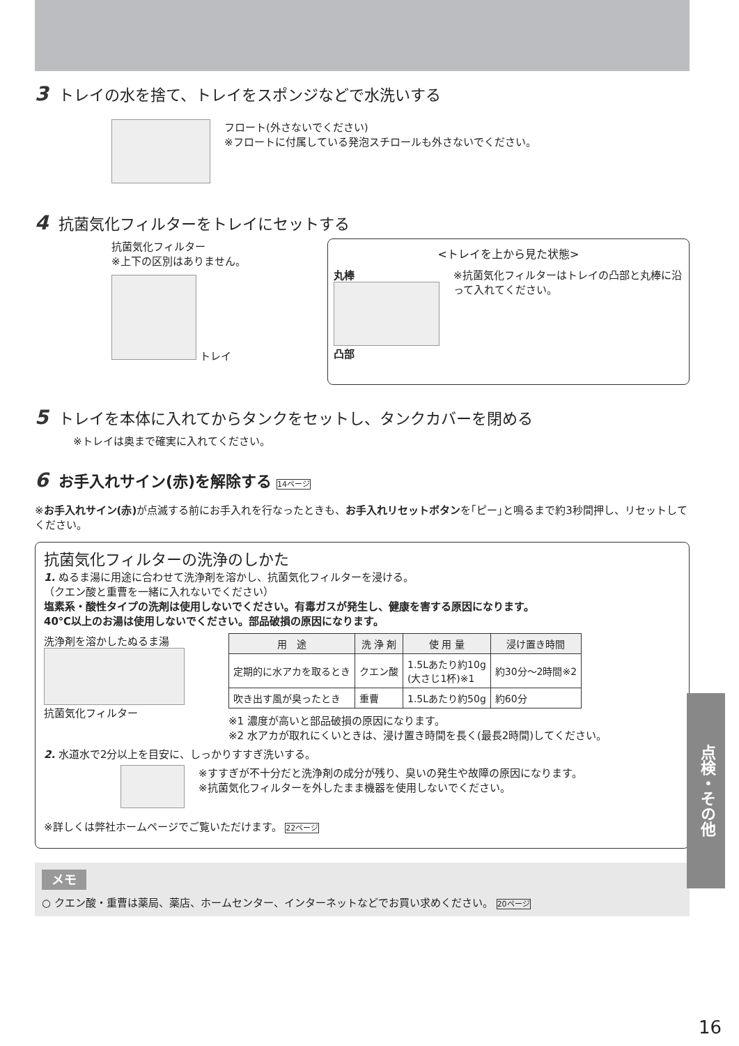3 トレイの水を捨て、トレイをスポンジなどで水洗いする
フロート(外さないでください)
※フロートに付属している発泡スチロールも外さないでください。
4 抗菌気化フィルターをトレイにセットする
抗菌気化フィルター
※上下の区別はありません。
トレイ
<トレイを上から見た状態>
丸棒
凸部
※抗菌気化フィルターはトレイの凸部と丸棒に沿って入れてください。
5 トレイを本体に入れてからタンクをセットし、タンクカバーを閉める
※トレイは奥まで確実に入れてください。
6 お手入れサイン(赤)を解除する 14ページ
※お手入れサイン(赤) が点滅する前にお手入れを行なったときも、お手入れリセットボタンを｢ピー｣と鳴るまで約3秒間押し、リセットしてください。
抗菌気化フィルターの洗浄のしかた
1. ぬるま湯に用途に合わせて洗浄剤を溶かし、抗菌気化フィルターを浸ける。
（クエン酸と重曹を一緒に入れないでください）
塩素系・酸性タイプの洗剤は使用しないでください。有毒ガスが発生し、健康を害する原因になります。
40℃以上のお湯は使用しないでください。部品破損の原因になります。
洗浄剤を溶かしたぬるま湯
抗菌気化フィルター
| 用 途 | 洗 浄 剤 | 使 用 量 | 浸け置き時間 |
| --- | --- | --- | --- |
| 定期的に水アカを取るとき | クエン酸 | 1.5Lあたり約10g (大さじ1杯)※1 | 約30分〜2時間※2 |
| 吹き出す風が臭ったとき | 重曹 | 1.5Lあたり約50g | 約60分 |
※1 濃度が高いと部品破損の原因になります。
※2 水アカが取れにくいときは、浸け置き時間を長く(最長2時間)してください。
2. 水道水で2分以上を目安に、しっかりすすぎ洗いする。
※すすぎが不十分だと洗浄剤の成分が残り、臭いの発生や故障の原因になります。
※抗菌気化フィルターを外したまま機器を使用しないでください。
※詳しくは弊社ホームページでご覧いただけます。 22ページ
メモ
○ クエン酸・重曹は薬局、薬店、ホームセンター、インターネットなどでお買い求めください。 20ページ
点検・その他
16